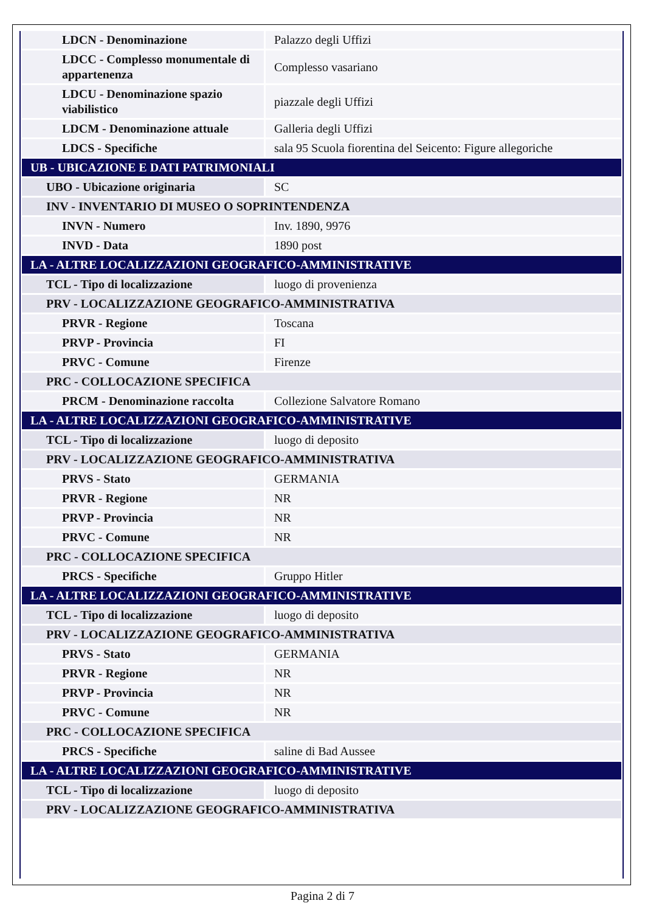| LDCN - Denominazione | Palazzo degli Uffizi |
| LDCC - Complesso monumentale di appartenenza | Complesso vasariano |
| LDCU - Denominazione spazio viabilistico | piazzale degli Uffizi |
| LDCM - Denominazione attuale | Galleria degli Uffizi |
| LDCS - Specifiche | sala 95 Scuola fiorentina del Seicento: Figure allegoriche |
| UB - UBICAZIONE E DATI PATRIMONIALI | |
| UBO - Ubicazione originaria | SC |
| INV - INVENTARIO DI MUSEO O SOPRINTENDENZA | |
| INVN - Numero | Inv. 1890, 9976 |
| INVD - Data | 1890 post |
| LA - ALTRE LOCALIZZAZIONI GEOGRAFICO-AMMINISTRATIVE | |
| TCL - Tipo di localizzazione | luogo di provenienza |
| PRV - LOCALIZZAZIONE GEOGRAFICO-AMMINISTRATIVA | |
| PRVR - Regione | Toscana |
| PRVP - Provincia | FI |
| PRVC - Comune | Firenze |
| PRC - COLLOCAZIONE SPECIFICA | |
| PRCM - Denominazione raccolta | Collezione Salvatore Romano |
| LA - ALTRE LOCALIZZAZIONI GEOGRAFICO-AMMINISTRATIVE | |
| TCL - Tipo di localizzazione | luogo di deposito |
| PRV - LOCALIZZAZIONE GEOGRAFICO-AMMINISTRATIVA | |
| PRVS - Stato | GERMANIA |
| PRVR - Regione | NR |
| PRVP - Provincia | NR |
| PRVC - Comune | NR |
| PRC - COLLOCAZIONE SPECIFICA | |
| PRCS - Specifiche | Gruppo Hitler |
| LA - ALTRE LOCALIZZAZIONI GEOGRAFICO-AMMINISTRATIVE | |
| TCL - Tipo di localizzazione | luogo di deposito |
| PRV - LOCALIZZAZIONE GEOGRAFICO-AMMINISTRATIVA | |
| PRVS - Stato | GERMANIA |
| PRVR - Regione | NR |
| PRVP - Provincia | NR |
| PRVC - Comune | NR |
| PRC - COLLOCAZIONE SPECIFICA | |
| PRCS - Specifiche | saline di Bad Aussee |
| LA - ALTRE LOCALIZZAZIONI GEOGRAFICO-AMMINISTRATIVE | |
| TCL - Tipo di localizzazione | luogo di deposito |
| PRV - LOCALIZZAZIONE GEOGRAFICO-AMMINISTRATIVA | |
Pagina 2 di 7